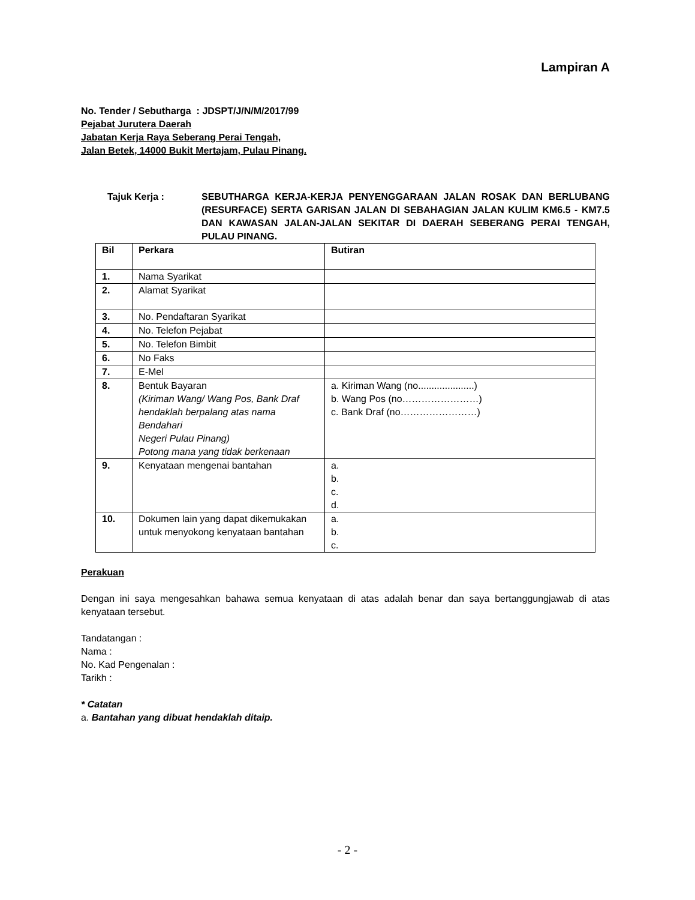Lampiran A
No. Tender / Sebutharga : JDSPT/J/N/M/2017/99
Pejabat Jurutera Daerah
Jabatan Kerja Raya Seberang Perai Tengah,
Jalan Betek, 14000 Bukit Mertajam, Pulau Pinang.
Tajuk Kerja : SEBUTHARGA KERJA-KERJA PENYENGGARAAN JALAN ROSAK DAN BERLUBANG (RESURFACE) SERTA GARISAN JALAN DI SEBAHAGIAN JALAN KULIM KM6.5 - KM7.5 DAN KAWASAN JALAN-JALAN SEKITAR DI DAERAH SEBERANG PERAI TENGAH, PULAU PINANG.
| Bil | Perkara | Butiran |
| --- | --- | --- |
| 1. | Nama Syarikat | |
| 2. | Alamat Syarikat | |
| 3. | No. Pendaftaran Syarikat | |
| 4. | No. Telefon Pejabat | |
| 5. | No. Telefon Bimbit | |
| 6. | No Faks | |
| 7. | E-Mel | |
| 8. | Bentuk Bayaran (Kiriman Wang/ Wang Pos, Bank Draf hendaklah berpalang atas nama Bendahari Negeri Pulau Pinang) Potong mana yang tidak berkenaan | a. Kiriman Wang (no.....................) b. Wang Pos (no……………………) c. Bank Draf (no……………………) |
| 9. | Kenyataan mengenai bantahan | a. b. c. d. |
| 10. | Dokumen lain yang dapat dikemukakan untuk menyokong kenyataan bantahan | a. b. c. |
Perakuan
Dengan ini saya mengesahkan bahawa semua kenyataan di atas adalah benar dan saya bertanggungjawab di atas kenyataan tersebut.
Tandatangan :
Nama :
No. Kad Pengenalan :
Tarikh :
* Catatan
a. Bantahan yang dibuat hendaklah ditaip.
- 2 -